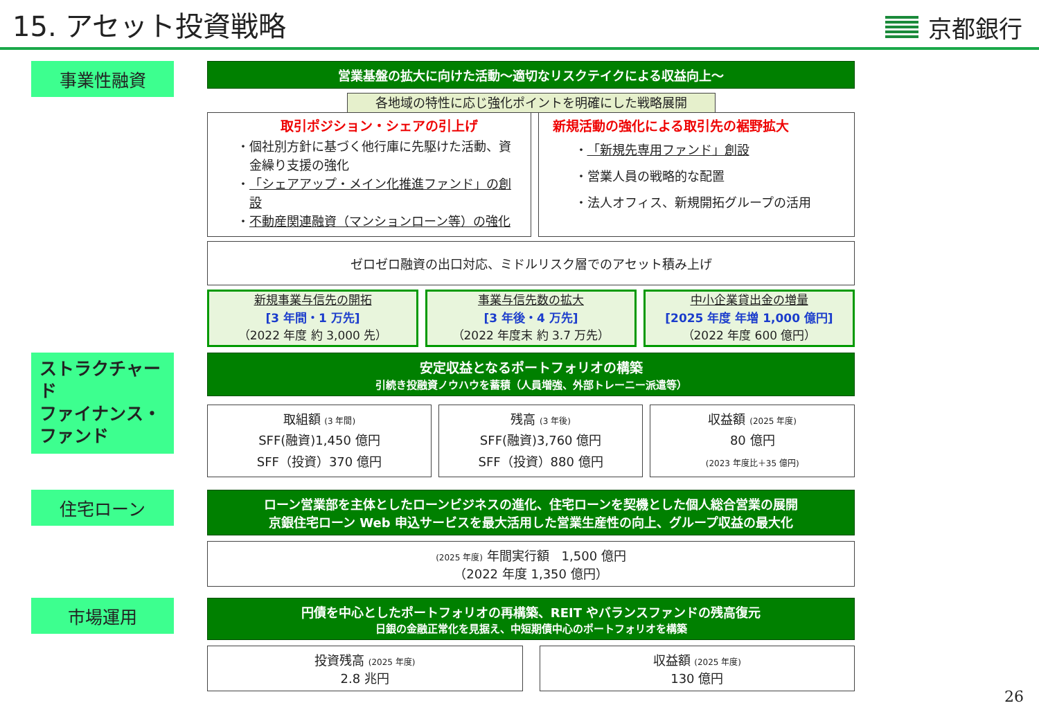15. アセット投資戦略
京都銀行
事業性融資
営業基盤の拡大に向けた活動～適切なリスクテイクによる収益向上～
各地域の特性に応じ強化ポイントを明確にした戦略展開
取引ポジション・シェアの引上げ
個社別方針に基づく他行庫に先駆けた活動、資金繰り支援の強化
「シェアアップ・メイン化推進ファンド」の創設
不動産関連融資（マンションローン等）の強化
新規活動の強化による取引先の裾野拡大
「新規先専用ファンド」創設
営業人員の戦略的な配置
法人オフィス、新規開拓グループの活用
ゼロゼロ融資の出口対応、ミドルリスク層でのアセット積み上げ
新規事業与信先の開拓
[3 年間・1 万先]
（2022 年度 約 3,000 先）
事業与信先数の拡大
[3 年後・4 万先]
（2022 年度末 約 3.7 万先）
中小企業貸出金の増量
[2025 年度 年増 1,000 億円]
（2022 年度 600 億円）
ストラクチャード
ファイナンス・
ファンド
安定収益となるポートフォリオの構築
引続き投融資ノウハウを蓄積（人員増強、外部トレーニー派遣等）
取組額 (3 年間)
SFF(融資)1,450 億円
SFF（投資）370 億円
残高 (3 年後)
SFF(融資)3,760 億円
SFF（投資）880 億円
収益額 (2025 年度)
80 億円
(2023 年度比＋35 億円)
住宅ローン
ローン営業部を主体としたローンビジネスの進化、住宅ローンを契機とした個人総合営業の展開
京銀住宅ローン Web 申込サービスを最大活用した営業生産性の向上、グループ収益の最大化
(2025 年度) 年間実行額　1,500 億円
（2022 年度 1,350 億円）
市場運用
円債を中心としたポートフォリオの再構築、REIT やバランスファンドの残高復元
日銀の金融正常化を見据え、中短期債中心のポートフォリオを構築
投資残高 (2025 年度)
2.8 兆円
収益額 (2025 年度)
130 億円
26